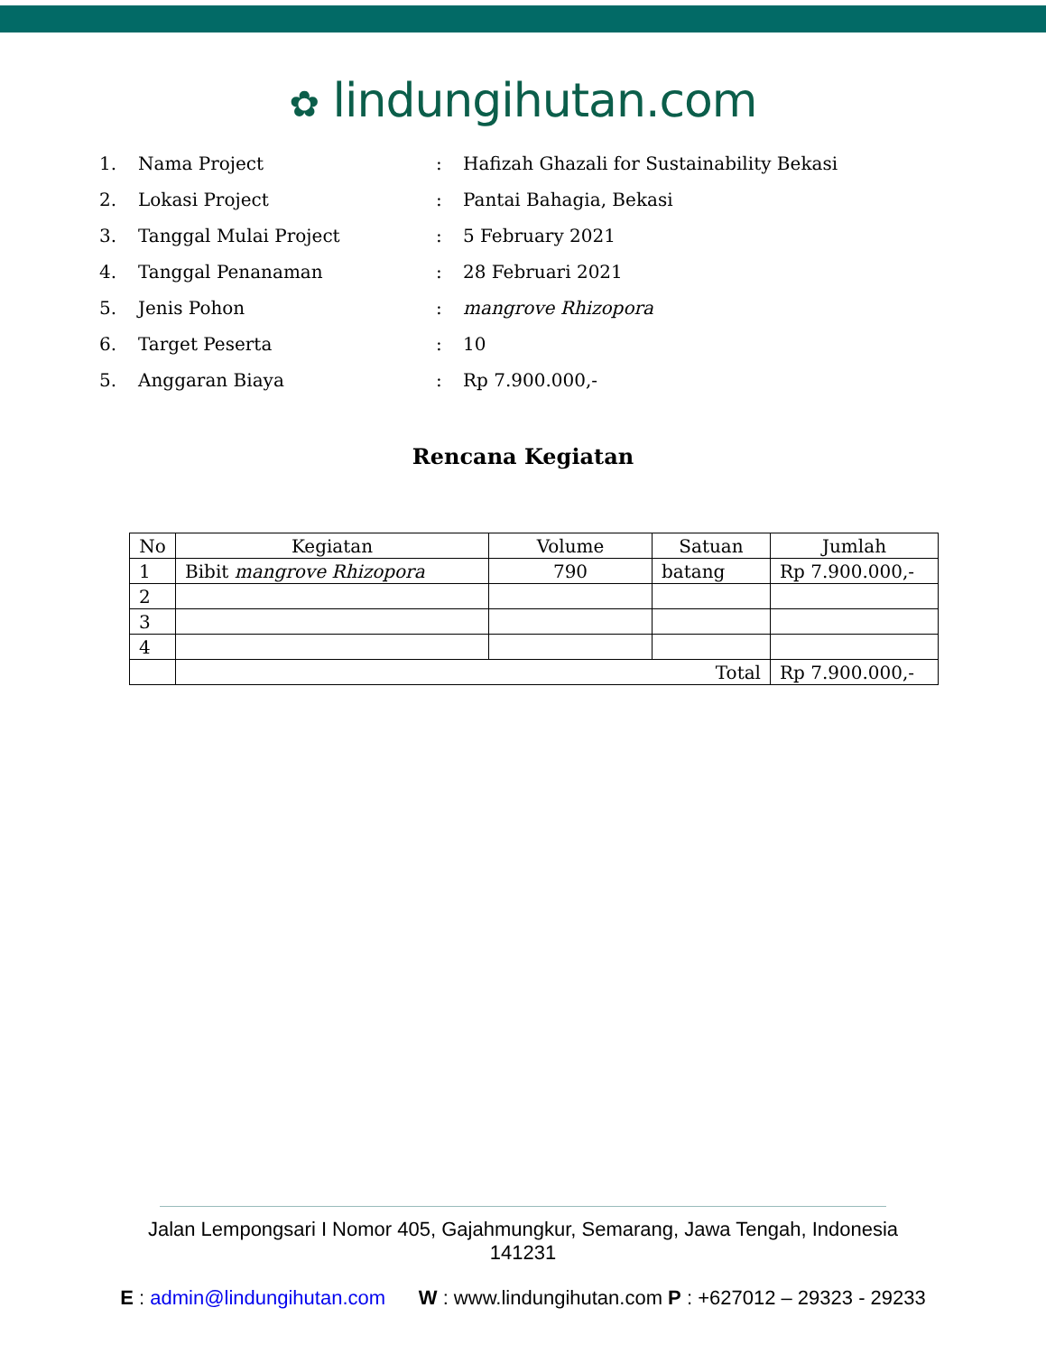✿ lindungihutan.com
1. Nama Project :
Hafizah Ghazali for Sustainability Bekasi
2. Lokasi Project : Pantai Bahagia, Bekasi
3. Tanggal Mulai Project : 5 February 2021
4. Tanggal Penanaman : 28 Februari 2021
5. Jenis Pohon : mangrove Rhizopora
6. Target Peserta : 10
5. Anggaran Biaya : Rp 7.900.000,-
Rencana Kegiatan
| No | Kegiatan | Volume | Satuan | Jumlah |
| --- | --- | --- | --- | --- |
| 1 | Bibit mangrove Rhizopora | 790 | batang | Rp 7.900.000,- |
| 2 | | | | |
| 3 | | | | |
| 4 | | | | |
| | Total | | | Rp 7.900.000,- |
Jalan Lempongsari I Nomor 405, Gajahmungkur, Semarang, Jawa Tengah, Indonesia
141231
E : admin@lindungihutan.com W : www.lindungihutan.com P : +627012 – 29323 - 29233